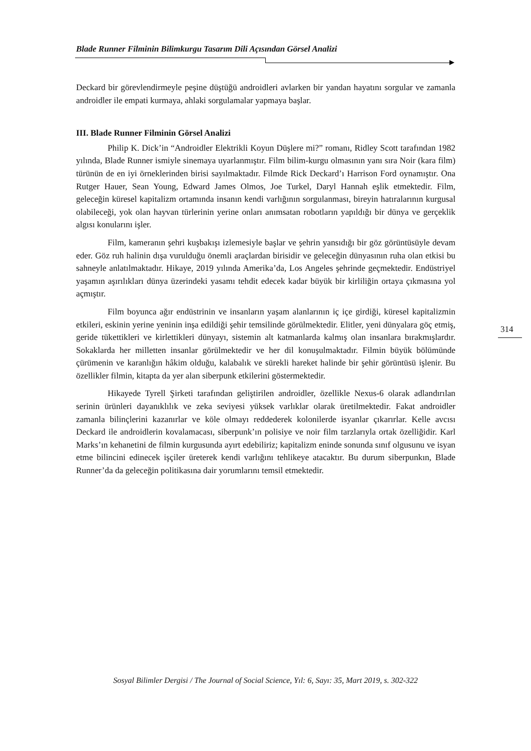Blade Runner Filminin Bilimkurgu Tasarım Dili Açısından Görsel Analizi
Deckard bir görevlendirmeyle peşine düştüğü androidleri avlarken bir yandan hayatını sorgular ve zamanla androidler ile empati kurmaya, ahlaki sorgulamalar yapmaya başlar.
III. Blade Runner Filminin Görsel Analizi
Philip K. Dick’in “Androidler Elektrikli Koyun Düşlere mi?” romanı, Ridley Scott tarafından 1982 yılında, Blade Runner ismiyle sinemaya uyarlanmıştır. Film bilim-kurgu olmasının yanı sıra Noir (kara film) türünün de en iyi örneklerinden birisi sayılmaktadır. Filmde Rick Deckard’ı Harrison Ford oynamıştır. Ona Rutger Hauer, Sean Young, Edward James Olmos, Joe Turkel, Daryl Hannah eşlik etmektedir. Film, geleceğin küresel kapitalizm ortamında insanın kendi varlığının sorgulanması, bireyin hatıralarının kurgusal olabileceği, yok olan hayvan türlerinin yerine onları anımsatan robotların yapıldığı bir dünya ve gerçeklik algısı konularını işler.
Film, kameranın şehri kuşbakışı izlemesiyle başlar ve şehrin yansıdığı bir göz görüntüsüyle devam eder. Göz ruh halinin dışa vurulduğu önemli araçlardan birisidir ve geleceğin dünyasının ruha olan etkisi bu sahneyle anlatılmaktadır. Hikaye, 2019 yılında Amerika’da, Los Angeles şehrinde geçmektedir. Endüstriyel yaşamın aşırılıkları dünya üzerindeki yasamı tehdit edecek kadar büyük bir kirliliğin ortaya çıkmasına yol açmıştır.
Film boyunca ağır endüstrinin ve insanların yaşam alanlarının iç içe girdiği, küresel kapitalizmin etkileri, eskinin yerine yeninin inşa edildiği şehir temsilinde görülmektedir. Elitler, yeni dünyalara göç etmiş, geride tükettikleri ve kirlettikleri dünyayı, sistemin alt katmanlarda kalmış olan insanlara bırakmışlardır. Sokaklarda her milletten insanlar görülmektedir ve her dil konuşulmaktadır. Filmin büyük bölümünde çürümenin ve karanlığın hâkim olduğu, kalabalık ve sürekli hareket halinde bir şehir görüntüsü işlenir. Bu özellikler filmin, kitapta da yer alan siberpunk etkilerini göstermektedir.
Hikayede Tyrell Şirketi tarafından geliştirilen androidler, özellikle Nexus-6 olarak adlandırılan serinin ürünleri dayanıklılık ve zeka seviyesi yüksek varlıklar olarak üretilmektedir. Fakat androidler zamanla bilinçlerini kazanırlar ve köle olmayı reddederek kolonilerde isyanlar çıkarırlar. Kelle avcısı Deckard ile androidlerin kovalamacası, siberpunk’ın polisiye ve noir film tarzlarıyla ortak özelliğidir. Karl Marks’ın kehanetini de filmin kurgusunda ayırt edebiliriz; kapitalizm eninde sonunda sınıf olgusunu ve isyan etme bilincini edinecek işçiler üreterek kendi varlığını tehlikeye atacaktır. Bu durum siberpunkın, Blade Runner’da da geleceğin politikasına dair yorumlarını temsil etmektedir.
314
Sosyal Bilimler Dergisi / The Journal of Social Science, Yıl: 6, Sayı: 35, Mart 2019, s. 302-322